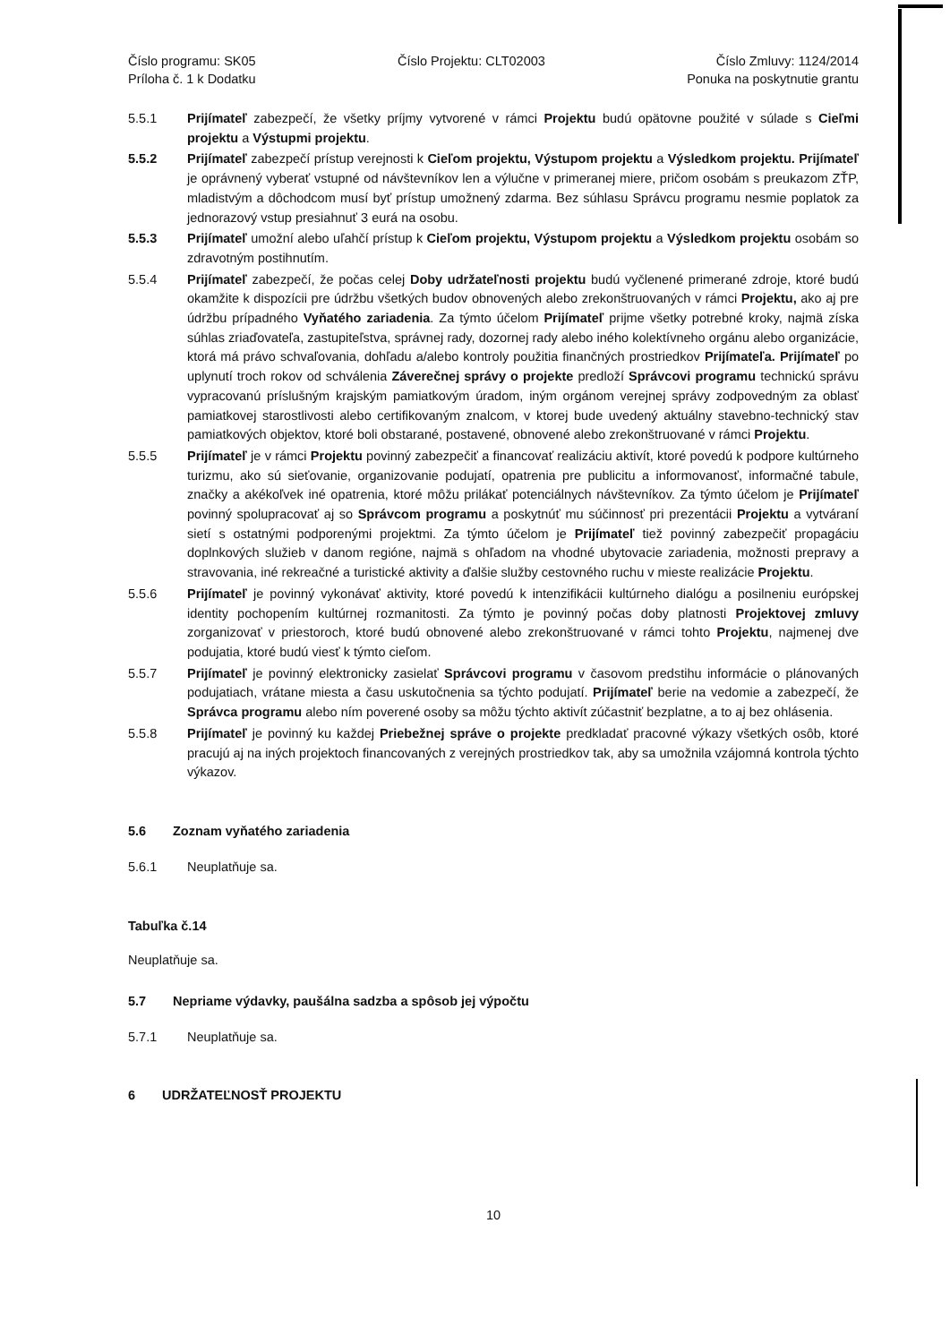Číslo programu: SK05
Príloha č. 1 k Dodatku
Číslo Projektu: CLT02003 Číslo Zmluvy: 1124/2014
Ponuka na poskytnutie grantu
5.5.1 Prijímateľ zabezpečí, že všetky príjmy vytvorené v rámci Projektu budú opätovne použité v súlade s Cieľmi projektu a Výstupmi projektu.
5.5.2 Prijímateľ zabezpečí prístup verejnosti k Cieľom projektu, Výstupom projektu a Výsledkom projektu. Prijímateľ je oprávnený vyberať vstupné od návštevníkov len a výlučne v primeranej miere, pričom osobám s preukazom ZŤP, mladistvým a dôchodcom musí byť prístup umožnený zdarma. Bez súhlasu Správcu programu nesmie poplatok za jednorazový vstup presiahnuť 3 eurá na osobu.
5.5.3 Prijímateľ umožní alebo uľahčí prístup k Cieľom projektu, Výstupom projektu a Výsledkom projektu osobám so zdravotným postihnutím.
5.5.4 Prijímateľ zabezpečí, že počas celej Doby udržateľnosti projektu budú vyčlenené primerané zdroje, ktoré budú okamžite k dispozícii pre údržbu všetkých budov obnovených alebo zrekonštruovaných v rámci Projektu, ako aj pre údržbu prípadného Vyňatého zariadenia. Za týmto účelom Prijímateľ prijme všetky potrebné kroky, najmä získa súhlas zriaďovateľa, zastupiteľstva, správnej rady, dozornej rady alebo iného kolektívneho orgánu alebo organizácie, ktorá má právo schvaľovania, dohľadu a/alebo kontroly použitia finančných prostriedkov Prijímateľa. Prijímateľ po uplynutí troch rokov od schválenia Záverečnej správy o projekte predloží Správcovi programu technickú správu vypracovanú príslušným krajským pamiatkovým úradom, iným orgánom verejnej správy zodpovedným za oblasť pamiatkovej starostlivosti alebo certifikovaným znalcom, v ktorej bude uvedený aktuálny stavebno-technický stav pamiatkových objektov, ktoré boli obstarané, postavené, obnovené alebo zrekonštruované v rámci Projektu.
5.5.5 Prijímateľ je v rámci Projektu povinný zabezpečiť a financovať realizáciu aktivít, ktoré povedú k podpore kultúrneho turizmu, ako sú sieťovanie, organizovanie podujatí, opatrenia pre publicitu a informovanosť, informačné tabule, značky a akékoľvek iné opatrenia, ktoré môžu prilákať potenciálnych návštevníkov. Za týmto účelom je Prijímateľ povinný spolupracovať aj so Správcom programu a poskytnúť mu súčinnosť pri prezentácii Projektu a vytváraní sietí s ostatnými podporenými projektmi. Za týmto účelom je Prijímateľ tiež povinný zabezpečiť propagáciu doplnkových služieb v danom regióne, najmä s ohľadom na vhodné ubytovacie zariadenia, možnosti prepravy a stravovania, iné rekreačné a turistické aktivity a ďalšie služby cestovného ruchu v mieste realizácie Projektu.
5.5.6 Prijímateľ je povinný vykonávať aktivity, ktoré povedú k intenzifikácii kultúrneho dialógu a posilneniu európskej identity pochopením kultúrnej rozmanitosti. Za týmto je povinný počas doby platnosti Projektovej zmluvy zorganizovať v priestoroch, ktoré budú obnovené alebo zrekonštruované v rámci tohto Projektu, najmenej dve podujatia, ktoré budú viesť k týmto cieľom.
5.5.7 Prijímateľ je povinný elektronicky zasielať Správcovi programu v časovom predstihu informácie o plánovaných podujatiach, vrátane miesta a času uskutočnenia sa týchto podujatí. Prijímateľ berie na vedomie a zabezpečí, že Správca programu alebo ním poverené osoby sa môžu týchto aktivít zúčastniť bezplatne, a to aj bez ohlásenia.
5.5.8 Prijímateľ je povinný ku každej Priebežnej správe o projekte predkladať pracovné výkazy všetkých osôb, ktoré pracujú aj na iných projektoch financovaných z verejných prostriedkov tak, aby sa umožnila vzájomná kontrola týchto výkazov.
5.6 Zoznam vyňatého zariadenia
5.6.1 Neuplatňuje sa.
Tabuľka č.14
Neuplatňuje sa.
5.7 Nepriame výdavky, paušálna sadzba a spôsob jej výpočtu
5.7.1 Neuplatňuje sa.
6 UDRŽATEĽNOSŤ PROJEKTU
10